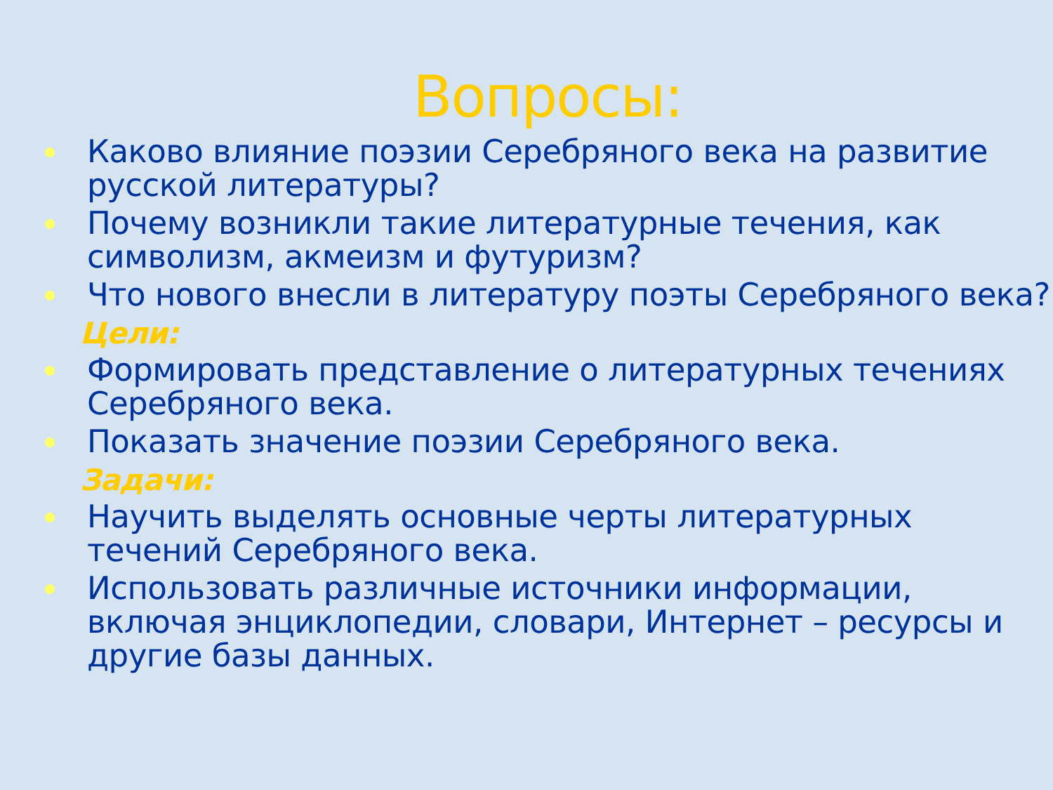Вопросы:
Каково влияние поэзии Серебряного века на развитие русской литературы?
Почему возникли такие литературные течения, как символизм, акмеизм и футуризм?
Что нового внесли в литературу поэты Серебряного века?
Цели:
Формировать представление о литературных течениях Серебряного века.
Показать значение поэзии Серебряного века.
Задачи:
Научить выделять основные черты литературных течений Серебряного века.
Использовать различные источники информации, включая энциклопедии, словари, Интернет – ресурсы и другие базы данных.